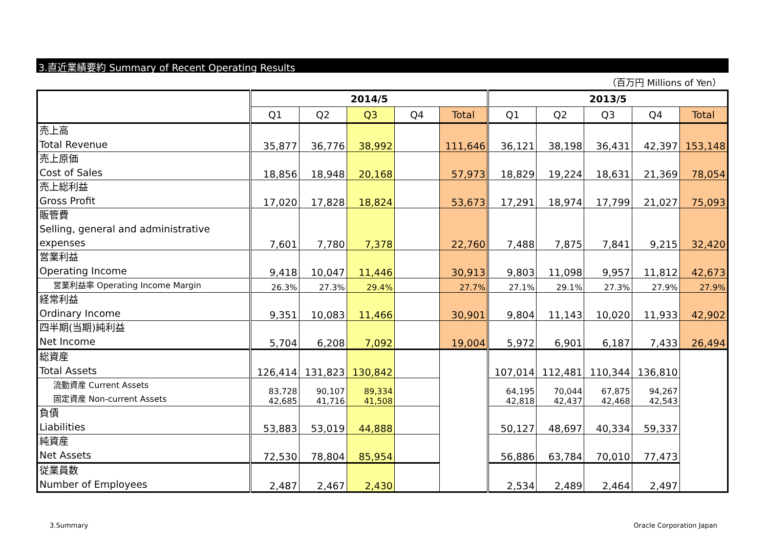3.直近業績要約 Summary of Recent Operating Results
（百万円 Millions of Yen）
| | 2014/5 | | | | | 2013/5 | | | | |
| --- | --- | --- | --- | --- | --- | --- | --- | --- | --- | --- |
| | Q1 | Q2 | Q3 | Q4 | Total | Q1 | Q2 | Q3 | Q4 | Total |
| 売上高 Total Revenue | 35,877 | 36,776 | 38,992 | | 111,646 | 36,121 | 38,198 | 36,431 | 42,397 | 153,148 |
| 売上原価 Cost of Sales | 18,856 | 18,948 | 20,168 | | 57,973 | 18,829 | 19,224 | 18,631 | 21,369 | 78,054 |
| 売上総利益 Gross Profit | 17,020 | 17,828 | 18,824 | | 53,673 | 17,291 | 18,974 | 17,799 | 21,027 | 75,093 |
| 販管費 Selling, general and administrative expenses | 7,601 | 7,780 | 7,378 | | 22,760 | 7,488 | 7,875 | 7,841 | 9,215 | 32,420 |
| 営業利益 Operating Income | 9,418 | 10,047 | 11,446 | | 30,913 | 9,803 | 11,098 | 9,957 | 11,812 | 42,673 |
| 営業利益率 Operating Income Margin | 26.3% | 27.3% | 29.4% | | 27.7% | 27.1% | 29.1% | 27.3% | 27.9% | 27.9% |
| 経常利益 Ordinary Income | 9,351 | 10,083 | 11,466 | | 30,901 | 9,804 | 11,143 | 10,020 | 11,933 | 42,902 |
| 四半期(当期)純利益 Net Income | 5,704 | 6,208 | 7,092 | | 19,004 | 5,972 | 6,901 | 6,187 | 7,433 | 26,494 |
| 総資産 Total Assets | 126,414 | 131,823 | 130,842 | | | 107,014 | 112,481 | 110,344 | 136,810 | |
| 流動資産 Current Assets 固定資産 Non-current Assets | 83,728 42,685 | 90,107 41,716 | 89,334 41,508 | | | 64,195 42,818 | 70,044 42,437 | 67,875 42,468 | 94,267 42,543 | |
| 負債 Liabilities | 53,883 | 53,019 | 44,888 | | | 50,127 | 48,697 | 40,334 | 59,337 | |
| 純資産 Net Assets | 72,530 | 78,804 | 85,954 | | | 56,886 | 63,784 | 70,010 | 77,473 | |
| 従業員数 Number of Employees | 2,487 | 2,467 | 2,430 | | | 2,534 | 2,489 | 2,464 | 2,497 | |
3.Summary Oracle Corporation Japan